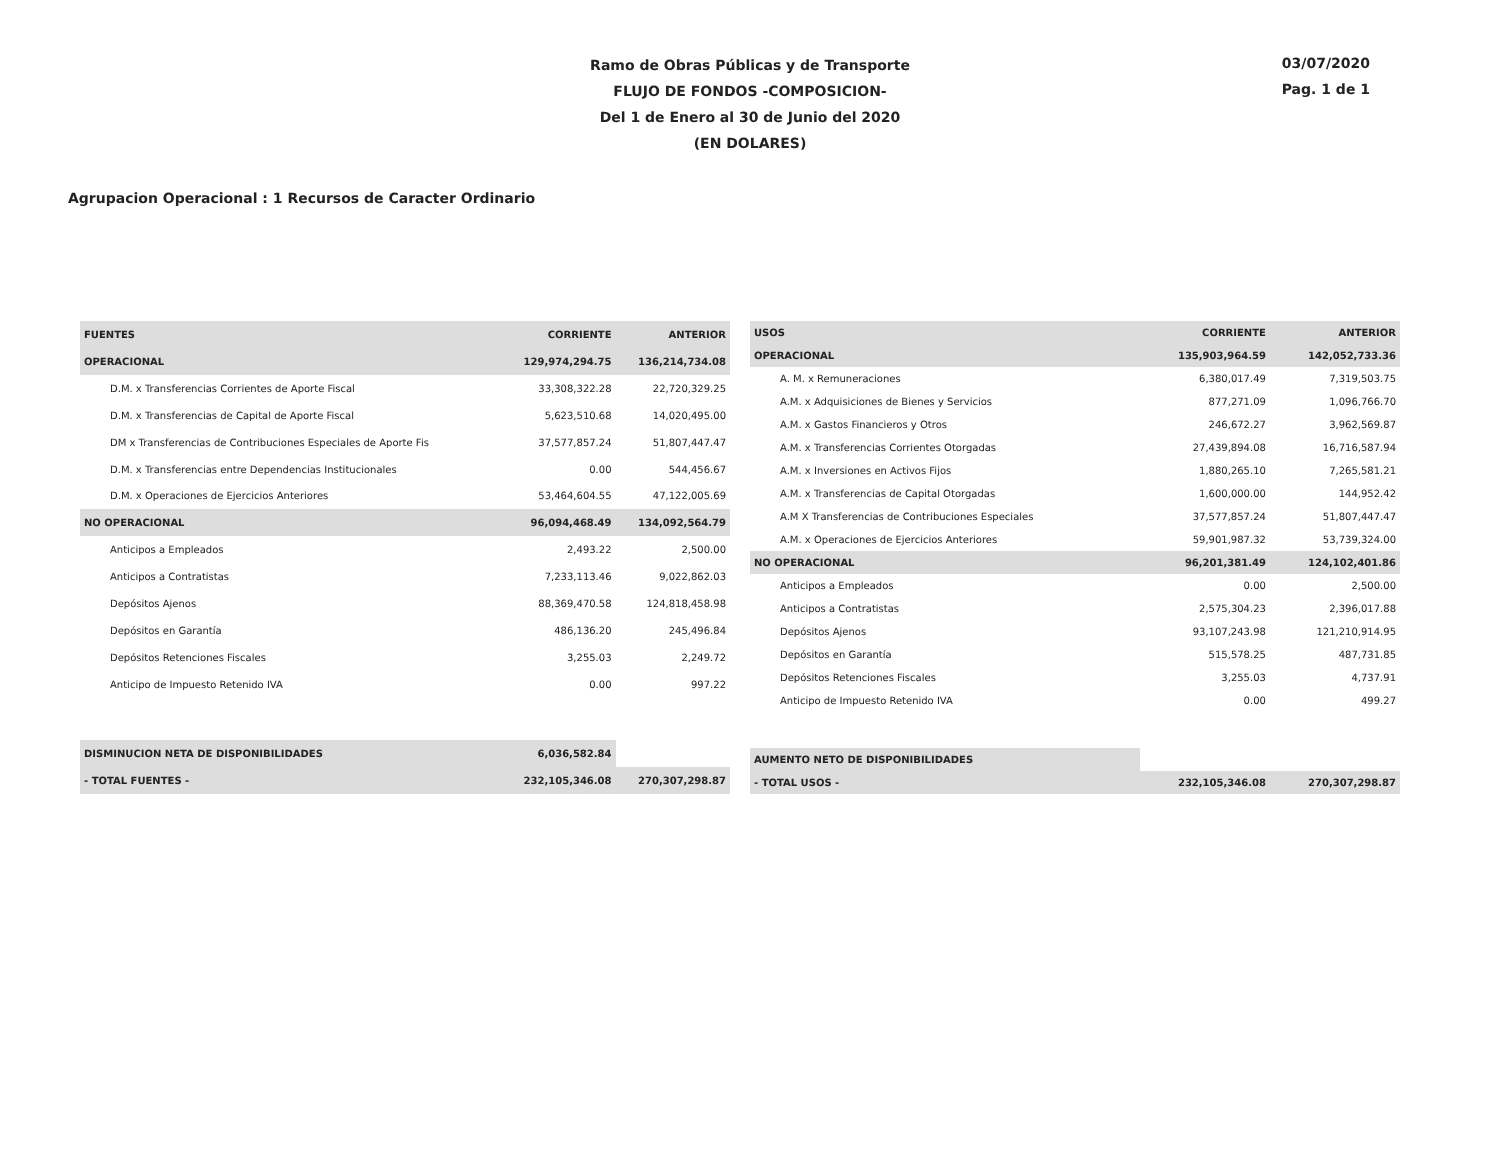Ramo de Obras Públicas y de Transporte
FLUJO DE FONDOS -COMPOSICION-
Del 1 de Enero al 30 de Junio del 2020
(EN DOLARES)
03/07/2020
Pag. 1 de 1
Agrupacion Operacional : 1 Recursos de Caracter Ordinario
| FUENTES | CORRIENTE | ANTERIOR |
| --- | --- | --- |
| OPERACIONAL | 129,974,294.75 | 136,214,734.08 |
| D.M. x Transferencias Corrientes de Aporte Fiscal | 33,308,322.28 | 22,720,329.25 |
| D.M. x Transferencias de Capital de Aporte Fiscal | 5,623,510.68 | 14,020,495.00 |
| DM x Transferencias de Contribuciones Especiales de Aporte Fis | 37,577,857.24 | 51,807,447.47 |
| D.M. x Transferencias entre Dependencias Institucionales | 0.00 | 544,456.67 |
| D.M. x Operaciones de Ejercicios Anteriores | 53,464,604.55 | 47,122,005.69 |
| NO OPERACIONAL | 96,094,468.49 | 134,092,564.79 |
| Anticipos a Empleados | 2,493.22 | 2,500.00 |
| Anticipos a Contratistas | 7,233,113.46 | 9,022,862.03 |
| Depósitos Ajenos | 88,369,470.58 | 124,818,458.98 |
| Depósitos en Garantía | 486,136.20 | 245,496.84 |
| Depósitos Retenciones Fiscales | 3,255.03 | 2,249.72 |
| Anticipo de Impuesto Retenido IVA | 0.00 | 997.22 |
| DISMINUCION NETA DE DISPONIBILIDADES | 6,036,582.84 | |
| - TOTAL FUENTES - | 232,105,346.08 | 270,307,298.87 |
| USOS | CORRIENTE | ANTERIOR |
| --- | --- | --- |
| OPERACIONAL | 135,903,964.59 | 142,052,733.36 |
| A. M. x Remuneraciones | 6,380,017.49 | 7,319,503.75 |
| A.M. x Adquisiciones de Bienes y Servicios | 877,271.09 | 1,096,766.70 |
| A.M. x Gastos Financieros y Otros | 246,672.27 | 3,962,569.87 |
| A.M. x Transferencias Corrientes Otorgadas | 27,439,894.08 | 16,716,587.94 |
| A.M. x Inversiones en Activos Fijos | 1,880,265.10 | 7,265,581.21 |
| A.M. x Transferencias de Capital Otorgadas | 1,600,000.00 | 144,952.42 |
| A.M X Transferencias de Contribuciones Especiales | 37,577,857.24 | 51,807,447.47 |
| A.M. x Operaciones de Ejercicios Anteriores | 59,901,987.32 | 53,739,324.00 |
| NO OPERACIONAL | 96,201,381.49 | 124,102,401.86 |
| Anticipos a Empleados | 0.00 | 2,500.00 |
| Anticipos a Contratistas | 2,575,304.23 | 2,396,017.88 |
| Depósitos Ajenos | 93,107,243.98 | 121,210,914.95 |
| Depósitos en Garantía | 515,578.25 | 487,731.85 |
| Depósitos Retenciones Fiscales | 3,255.03 | 4,737.91 |
| Anticipo de Impuesto Retenido IVA | 0.00 | 499.27 |
| AUMENTO NETO DE DISPONIBILIDADES | | |
| - TOTAL USOS - | 232,105,346.08 | 270,307,298.87 |